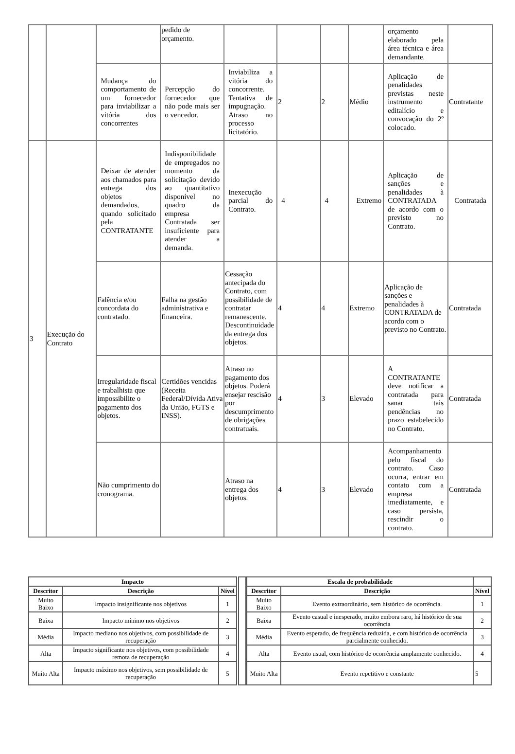| | | | pedido de orçamento. | | | | | orçamento elaborado pela área técnica e área demandante. | |
| | | Mudança do comportamento de um fornecedor para inviabilizar a vitória dos concorrentes | Percepção do fornecedor que não pode mais ser o vencedor. | Inviabiliza a vitória do concorrente. Tentativa de impugnação. Atraso no processo licitatório. | 2 | 2 | Médio | Aplicação de penalidades previstas neste instrumento editalício e convocação do 2º colocado. | Contratante |
| 3 | Execução do Contrato | Deixar de atender aos chamados para entrega dos objetos demandados, quando solicitado pela CONTRATANTE | Indisponibilidade de empregados no momento da solicitação devido ao quantitativo disponível no quadro da empresa Contratada ser insuficiente para atender a demanda. | Inexecução parcial do Contrato. | 4 | 4 | Extremo | Aplicação de sanções e penalidades à CONTRATADA de acordo com o previsto no Contrato. | Contratada |
| | | Falência e/ou concordata do contratado. | Falha na gestão administrativa e financeira. | Cessação antecipada do Contrato, com possibilidade de contratar remanescente. Descontinuidade da entrega dos objetos. | 4 | 4 | Extremo | Aplicação de sanções e penalidades à CONTRATADA de acordo com o previsto no Contrato. | Contratada |
| | | Irregularidade fiscal e trabalhista que impossibilite o pagamento dos objetos. | Certidões vencidas (Receita Federal/Dívida Ativa da União, FGTS e INSS). | Atraso no pagamento dos objetos. Poderá ensejar rescisão por descumprimento de obrigações contratuais. | 4 | 3 | Elevado | A CONTRATANTE deve notificar a contratada para sanar tais pendências no prazo estabelecido no Contrato. | Contratada |
| | | Não cumprimento do cronograma. | | Atraso na entrega dos objetos. | 4 | 3 | Elevado | Acompanhamento pelo fiscal do contrato. Caso ocorra, entrar em contato com a empresa imediatamente, e caso persista, rescindir o contrato. | Contratada |
| Impacto | | |
| --- | --- | --- |
| Descritor | Descrição | Nível |
| Muito Baixo | Impacto insignificante nos objetivos | 1 |
| Baixa | Impacto mínimo nos objetivos | 2 |
| Média | Impacto mediano nos objetivos, com possibilidade de recuperação | 3 |
| Alta | Impacto significante nos objetivos, com possibilidade remota de recuperação | 4 |
| Muito Alta | Impacto máximo nos objetivos, sem possibilidade de recuperação | 5 |
| Escala de probabilidade | | |
| --- | --- | --- |
| Descritor | Descrição | Nível |
| Muito Baixo | Evento extraordinário, sem histórico de ocorrência. | 1 |
| Baixa | Evento casual e inesperado, muito embora raro, há histórico de sua ocorrência | 2 |
| Média | Evento esperado, de frequência reduzida, e com histórico de ocorrência parcialmente conhecido. | 3 |
| Alta | Evento usual, com histórico de ocorrência amplamente conhecido. | 4 |
| Muito Alta | Evento repetitivo e constante | 5 |